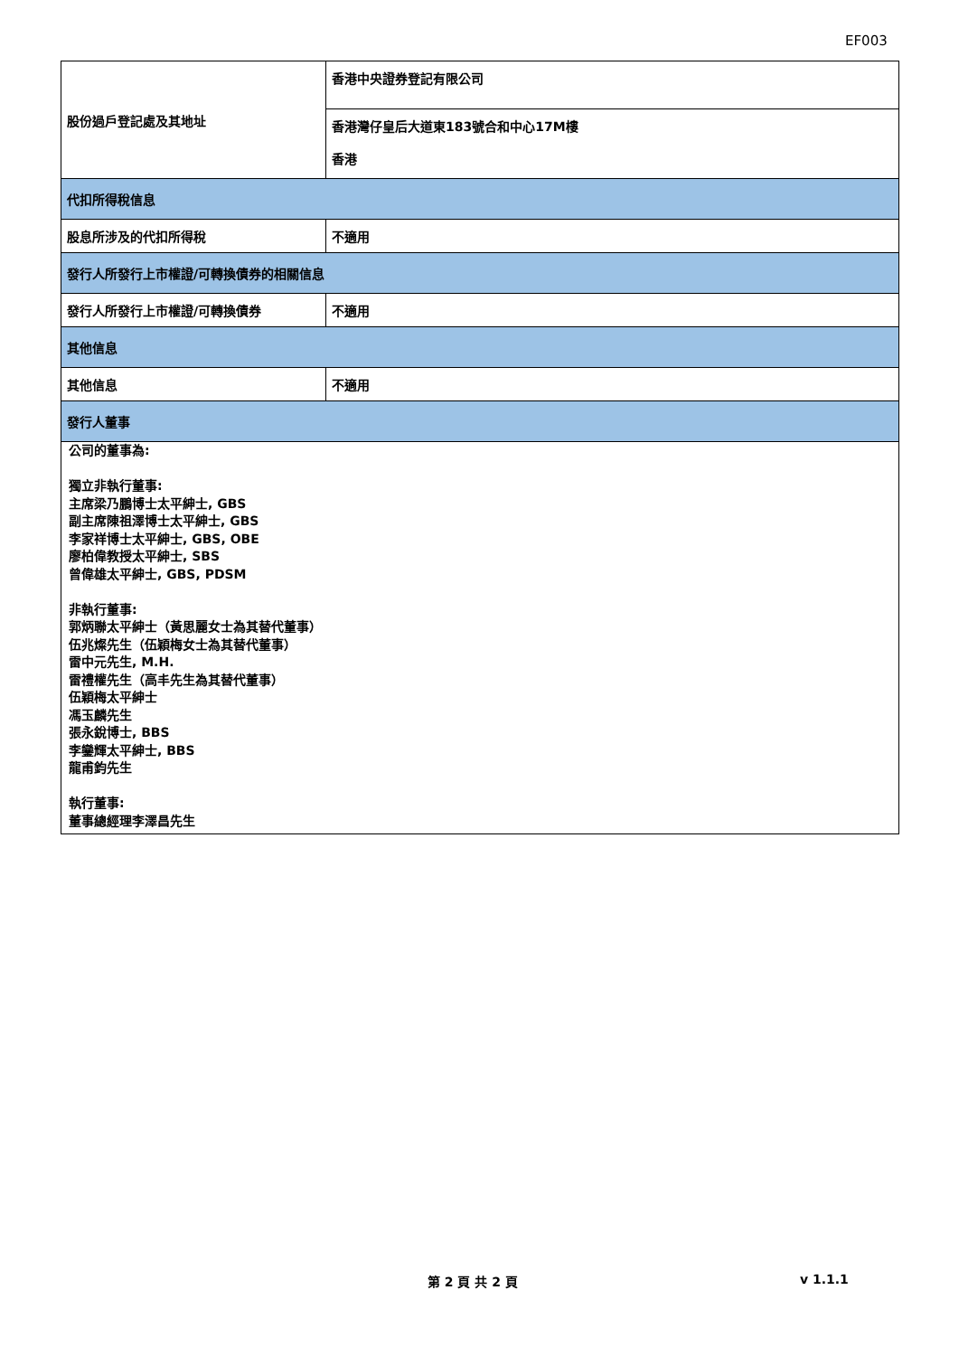EF003
| 股份過戶登記處及其地址 | 香港中央證券登記有限公司 |
| | 香港灣仔皇后大道東183號合和中心17M樓 香港 |
| 代扣所得稅信息 | |
| 股息所涉及的代扣所得稅 | 不適用 |
| 發行人所發行上市權證/可轉換債券的相關信息 | |
| 發行人所發行上市權證/可轉換債券 | 不適用 |
| 其他信息 | |
| 其他信息 | 不適用 |
| 發行人董事 | |
| 公司的董事為: 獨立非執行董事: 主席梁乃鵬博士太平紳士, GBS 副主席陳祖澤博士太平紳士, GBS 李家祥博士太平紳士, GBS, OBE 廖柏偉教授太平紳士, SBS 曾偉雄太平紳士, GBS, PDSM 非執行董事: 郭炳聯太平紳士（黃思麗女士為其替代董事） 伍兆燦先生（伍穎梅女士為其替代董事） 雷中元先生, M.H. 雷禮權先生（高丰先生為其替代董事） 伍穎梅太平紳士 馮玉麟先生 張永銳博士, BBS 李鑾輝太平紳士, BBS 龍甫鈞先生 執行董事: 董事總經理李澤昌先生 | |
第 2 頁 共 2 頁 v 1.1.1